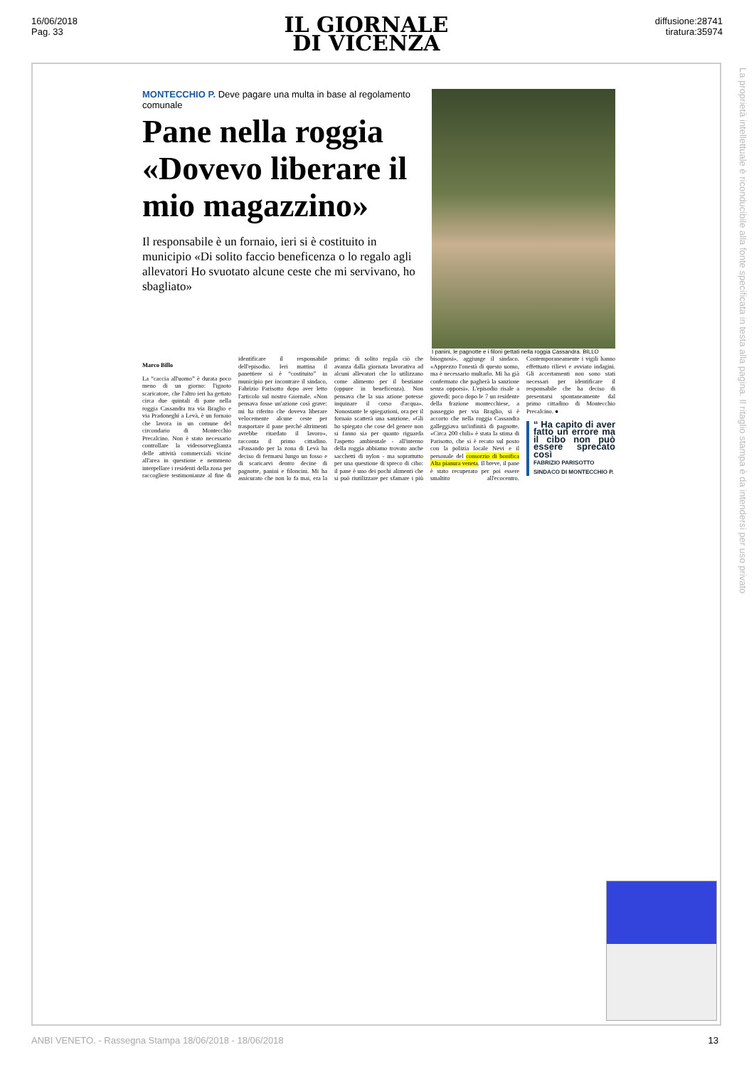16/06/2018
Pag. 33
IL GIORNALE
DI VICENZA
diffusione:28741
tiratura:35974
La proprietà intellettuale è riconducibile alla fonte specificata in testa alla pagina. Il ritaglio stampa è da intendersi per uso privato
MONTECCHIO P. Deve pagare una multa in base al regolamento comunale
Pane nella roggia «Dovevo liberare il mio magazzino»
Il responsabile è un fornaio, ieri si è costituito in municipio «Di solito faccio beneficenza o lo regalo agli allevatori Ho svuotato alcune ceste che mi servivano, ho sbagliato»
I panini, le pagnotte e i filoni gettati nella roggia Cassandra. BILLO
Marco Billo
La “caccia all'uomo” è durata poco meno di un giorno: l'ignoto scaricatore, che l'altro ieri ha gettato circa due quintali di pane nella roggia Cassandra tra via Braglio e via Pradoneghi a Levà, è un fornaio che lavora in un comune del circondario di Montecchio Precalcino. Non è stato necessario controllare la videosorveglianza delle attività commerciali vicine all'area in questione e nemmeno interpellare i residenti della zona per raccogliere testimonianze al fine di identificare il responsabile dell'episodio. Ieri mattina il panettiere si è “costituito” in municipio per incontrare il sindaco, Fabrizio Parisotto dopo aver letto l'articolo sul nostro Giornale. «Non pensava fosse un'azione così grave: mi ha riferito che doveva liberare velocemente alcune ceste per trasportare il pane perché altrimenti avrebbe ritardato il lavoro», racconta il primo cittadino. «Passando per la zona di Levà ha deciso di fermarsi lungo un fosso e di scaricarvi dentro decine di pagnotte, panini e filoncini. Mi ha assicurato che non lo fa mai, era la prima: di solito regala ciò che avanza dalla giornata lavorativa ad alcuni allevatori che lo utilizzano come alimento per il bestiame (oppure in beneficenza). Non pensava che la sua azione potesse inquinare il corso d'acqua». Nonostante le spiegazioni, ora per il fornaio scatterà una sanzione. «Gli ho spiegato che cose del genere non si fanno sia per quanto riguarda l'aspetto ambientale - all'interno della roggia abbiamo trovato anche sacchetti di nylon - ma soprattutto per una questione di spreco di cibo: il pane è uno dei pochi alimenti che si può riutilizzare per sfamare i più bisognosi», aggiunge il sindaco. «Apprezzo l'onestà di questo uomo, ma è necessario multarlo. Mi ha già confermato che pagherà la sanzione senza opporsi». L'episodio risale a giovedì: poco dopo le 7 un residente della frazione montecchiese, a passeggio per via Braglio, si è accorto che nella roggia Cassandra galleggiava un'infinità di pagnotte. «Circa 200 chili» è stata la stima di Parisotto, che si è recato sul posto con la polizia locale Nevi e il personale del consorzio di bonifica Alta pianura veneta. Il breve, il pane è stato recuperato per poi essere smaltito all'ecocentro. Contemporaneamente i vigili hanno effettuato rilievi e avviato indagini. Gli accertamenti non sono stati necessari per identificare il responsabile che ha deciso di presentarsi spontaneamente dal primo cittadino di Montecchio Precalcino. ●
“ Ha capito di aver fatto un errore ma il cibo non può essere sprecato così
FABRIZIO PARISOTTO
SINDACO DI MONTECCHIO P.
ANBI VENETO. - Rassegna Stampa 18/06/2018 - 18/06/2018 13